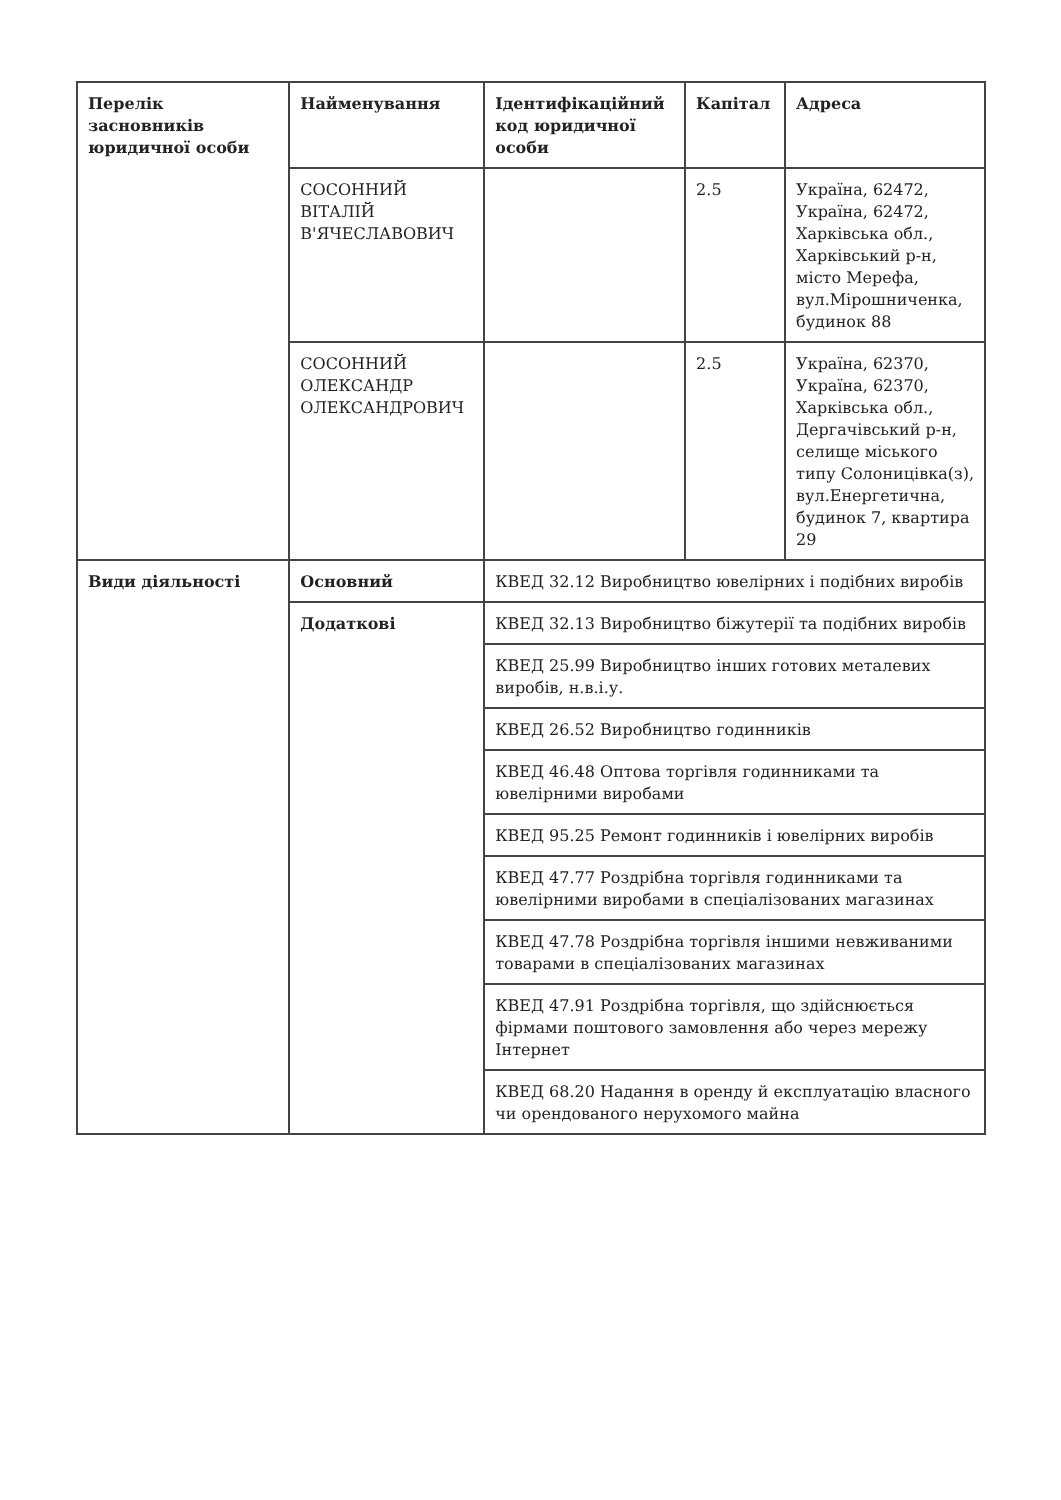| Перелік засновників юридичної особи | Найменування | Ідентифікаційний код юридичної особи | Капітал | Адреса |
| --- | --- | --- | --- | --- |
| | СОСОННИЙ ВІТАЛІЙ В'ЯЧЕСЛАВОВИЧ | | 2.5 | Україна, 62472, Україна, 62472, Харківська обл., Харківський р-н, місто Мерефа, вул.Мірошниченка, будинок 88 |
| | СОСОННИЙ ОЛЕКСАНДР ОЛЕКСАНДРОВИЧ | | 2.5 | Україна, 62370, Україна, 62370, Харківська обл., Дергачівський р-н, селище міського типу Солоницівка(з), вул.Енергетична, будинок 7, квартира 29 |
| Види діяльності | Основний | КВЕД 32.12 Виробництво ювелірних і подібних виробів | | |
| | Додаткові | КВЕД 32.13 Виробництво біжутерії та подібних виробів | | |
| | | КВЕД 25.99 Виробництво інших готових металевих виробів, н.в.і.у. | | |
| | | КВЕД 26.52 Виробництво годинників | | |
| | | КВЕД 46.48 Оптова торгівля годинниками та ювелірними виробами | | |
| | | КВЕД 95.25 Ремонт годинників і ювелірних виробів | | |
| | | КВЕД 47.77 Роздрібна торгівля годинниками та ювелірними виробами в спеціалізованих магазинах | | |
| | | КВЕД 47.78 Роздрібна торгівля іншими невживаними товарами в спеціалізованих магазинах | | |
| | | КВЕД 47.91 Роздрібна торгівля, що здійснюється фірмами поштового замовлення або через мережу Інтернет | | |
| | | КВЕД 68.20 Надання в оренду й експлуатацію власного чи орендованого нерухомого майна | | |